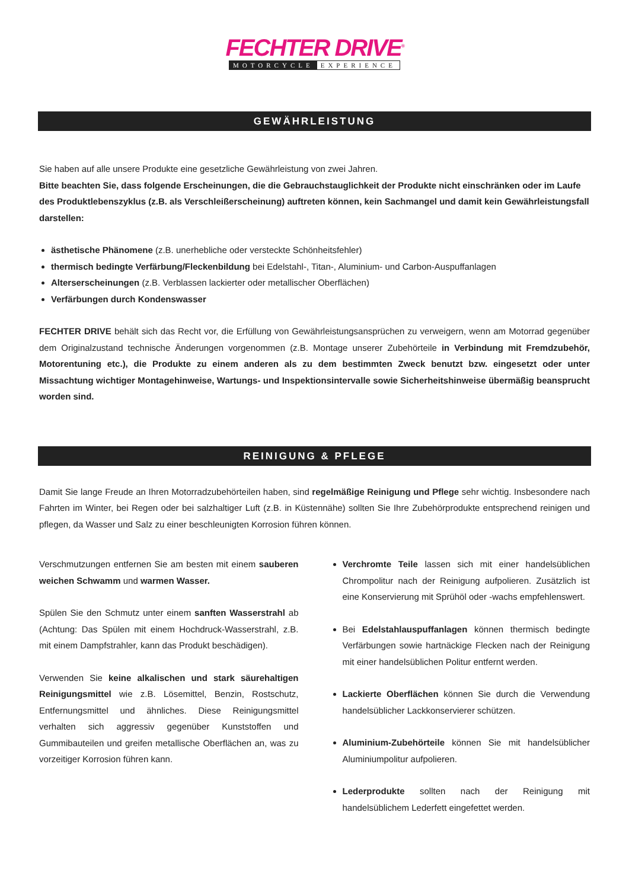FECHTER DRIVE<sup>®</sup>
MOTORCYCLE EXPERIENCE
GEWÄHRLEISTUNG
Sie haben auf alle unsere Produkte eine gesetzliche Gewährleistung von zwei Jahren.
Bitte beachten Sie, dass folgende Erscheinungen, die die Gebrauchstauglichkeit der Produkte nicht einschränken oder im Laufe des Produktlebenszyklus (z.B. als Verschleißerscheinung) auftreten können, kein Sachmangel und damit kein Gewährleistungsfall darstellen:
ästhetische Phänomene (z.B. unerhebliche oder versteckte Schönheitsfehler)
thermisch bedingte Verfärbung/Fleckenbildung bei Edelstahl-, Titan-, Aluminium- und Carbon-Auspuffanlagen
Alterserscheinungen (z.B. Verblassen lackierter oder metallischer Oberflächen)
Verfärbungen durch Kondenswasser
FECHTER DRIVE behält sich das Recht vor, die Erfüllung von Gewährleistungsansprüchen zu verweigern, wenn am Motorrad gegenüber dem Originalzustand technische Änderungen vorgenommen (z.B. Montage unserer Zubehörteile in Verbindung mit Fremdzubehör, Motorentuning etc.), die Produkte zu einem anderen als zu dem bestimmten Zweck benutzt bzw. eingesetzt oder unter Missachtung wichtiger Montagehinweise, Wartungs- und Inspektionsintervalle sowie Sicherheitshinweise übermäßig beansprucht worden sind.
REINIGUNG & PFLEGE
Damit Sie lange Freude an Ihren Motorradzubehörteilen haben, sind regelmäßige Reinigung und Pflege sehr wichtig. Insbesondere nach Fahrten im Winter, bei Regen oder bei salzhaltiger Luft (z.B. in Küstennähe) sollten Sie Ihre Zubehörprodukte entsprechend reinigen und pflegen, da Wasser und Salz zu einer beschleunigten Korrosion führen können.
Verschmutzungen entfernen Sie am besten mit einem sauberen weichen Schwamm und warmen Wasser.
Spülen Sie den Schmutz unter einem sanften Wasserstrahl ab (Achtung: Das Spülen mit einem Hochdruck-Wasserstrahl, z.B. mit einem Dampfstrahler, kann das Produkt beschädigen).
Verwenden Sie keine alkalischen und stark säurehaltigen Reinigungsmittel wie z.B. Lösemittel, Benzin, Rostschutz, Entfernungsmittel und ähnliches. Diese Reinigungsmittel verhalten sich aggressiv gegenüber Kunststoffen und Gummibauteilen und greifen metallische Oberflächen an, was zu vorzeitiger Korrosion führen kann.
Verchromte Teile lassen sich mit einer handelsüblichen Chrompolitur nach der Reinigung aufpolieren. Zusätzlich ist eine Konservierung mit Sprühöl oder -wachs empfehlenswert.
Bei Edelstahlauspuffanlagen können thermisch bedingte Verfärbungen sowie hartnäckige Flecken nach der Reinigung mit einer handelsüblichen Politur entfernt werden.
Lackierte Oberflächen können Sie durch die Verwendung handelsüblicher Lackkonservierer schützen.
Aluminium-Zubehörteile können Sie mit handelsüblicher Aluminiumpolitur aufpolieren.
Lederprodukte sollten nach der Reinigung mit handelsüblichem Lederfett eingefettet werden.